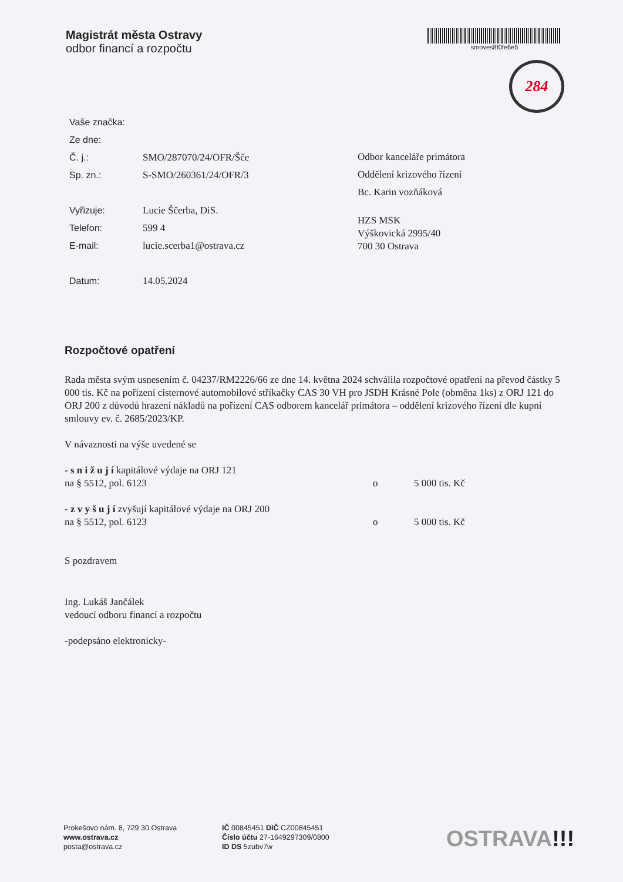Magistrát města Ostravy
odbor financí a rozpočtu
smoves8f0fe6e5
284
Vaše značka:
Ze dne:
Č. j.: SMO/287070/24/OFR/Šče
Sp. zn.: S-SMO/260361/24/OFR/3
Vyřizuje: Lucie Ščerba, DiS.
Telefon: 599 4
E-mail: lucie.scerba1@ostrava.cz
Datum: 14.05.2024
Odbor kanceláře primátora
Oddělení krizového řízení
Bc. Karin vozňáková
HZS MSK
Výškovická 2995/40
700 30 Ostrava
Rozpočtové opatření
Rada města svým usnesením č. 04237/RM2226/66 ze dne 14. května 2024 schválila rozpočtové opatření na převod částky 5 000 tis. Kč na pořízení cisternové automobilové stříkačky CAS 30 VH pro JSDH Krásné Pole (obměna 1ks) z ORJ 121 do ORJ 200 z důvodů hrazení nákladů na pořízení CAS odborem kancelář primátora – oddělení krizového řízení dle kupní smlouvy ev. č. 2685/2023/KP.
V návaznosti na výše uvedené se
- s n i ž u j í kapitálové výdaje na ORJ 121
na § 5512, pol. 6123 o 5 000 tis. Kč
- z v y š u j í zvyšují kapitálové výdaje na ORJ 200
na § 5512, pol. 6123 o 5 000 tis. Kč
S pozdravem
Ing. Lukáš Jančálek
vedoucí odboru financí a rozpočtu
-podepsáno elektronicky-
Prokešovo nám. 8, 729 30 Ostrava
www.ostrava.cz
posta@ostrava.cz
IČ 00845451 DIČ CZ00845451
Číslo účtu 27-1649297309/0800
ID DS 5zubv7w
OSTRAVA!!!